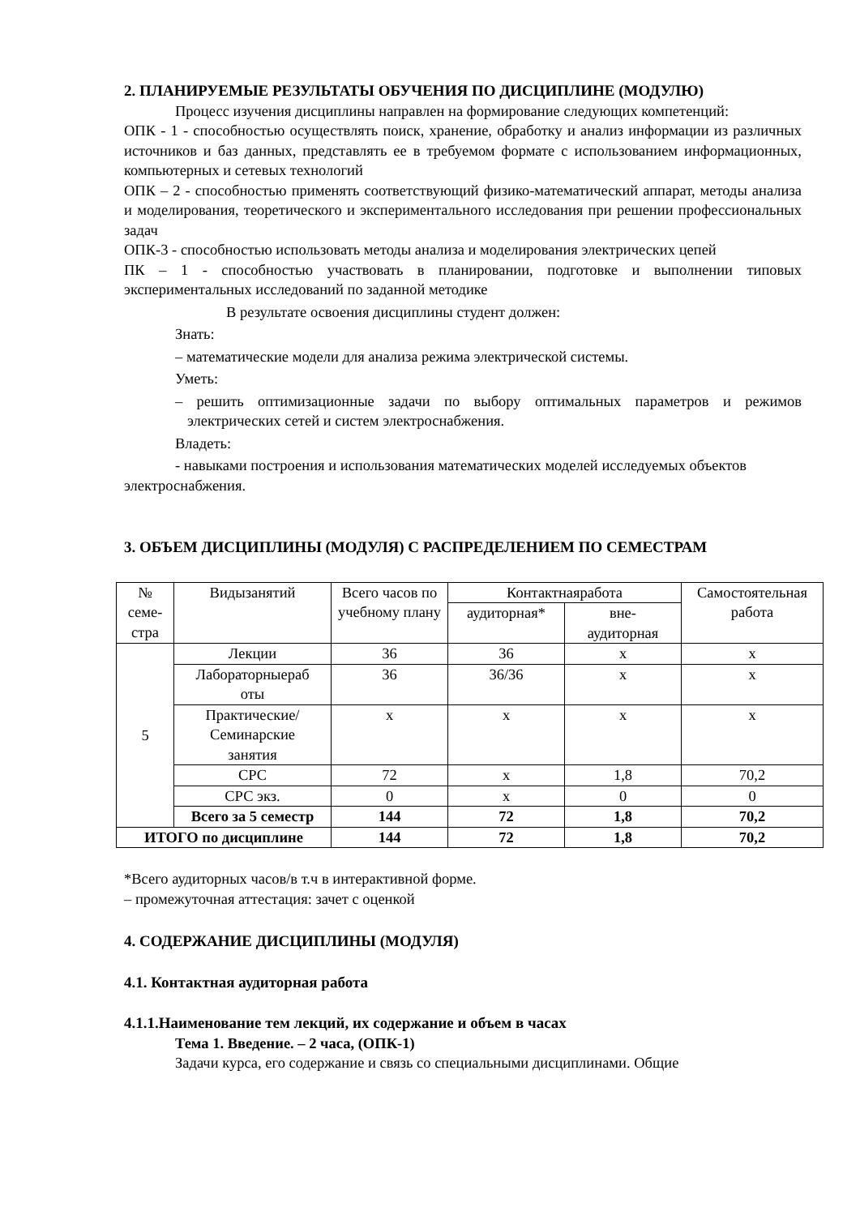2. ПЛАНИРУЕМЫЕ РЕЗУЛЬТАТЫ ОБУЧЕНИЯ ПО ДИСЦИПЛИНЕ (МОДУЛЮ)
Процесс изучения дисциплины направлен на формирование следующих компетенций:
ОПК - 1 - способностью осуществлять поиск, хранение, обработку и анализ информации из различных источников и баз данных, представлять ее в требуемом формате с использованием информационных, компьютерных и сетевых технологий
ОПК – 2 - способностью применять соответствующий физико-математический аппарат, методы анализа и моделирования, теоретического и экспериментального исследования при решении профессиональных задач
ОПК-3 - способностью использовать методы анализа и моделирования электрических цепей
ПК – 1 - способностью участвовать в планировании, подготовке и выполнении типовых экспериментальных исследований по заданной методике
В результате освоения дисциплины студент должен:
Знать:
– математические модели для анализа режима электрической системы.
Уметь:
– решить оптимизационные задачи по выбору оптимальных параметров и режимов электрических сетей и систем электроснабжения.
Владеть:
- навыками построения и использования математических моделей исследуемых объектов электроснабжения.
3. ОБЪЕМ ДИСЦИПЛИНЫ (МОДУЛЯ) С РАСПРЕДЕЛЕНИЕМ ПО СЕМЕСТРАМ
| № семе- стра | Видызанятий | Всего часов по учебному плану | Контактнаяработа | | Самостоятельная работа |
| --- | --- | --- | --- | --- | --- |
| | | | аудиторная* | вне- аудиторная | |
| 5 | Лекции | 36 | 36 | x | x |
| | Лабораторныераб оты | 36 | 36/36 | x | x |
| | Практические/ Семинарские занятия | x | x | x | x |
| | СРС | 72 | x | 1,8 | 70,2 |
| | СРС экз. | 0 | x | 0 | 0 |
| | Всего за 5 семестр | 144 | 72 | 1,8 | 70,2 |
| ИТОГО по дисциплине | | 144 | 72 | 1,8 | 70,2 |
*Всего аудиторных часов/в т.ч в интерактивной форме.
– промежуточная аттестация: зачет с оценкой
4. СОДЕРЖАНИЕ ДИСЦИПЛИНЫ (МОДУЛЯ)
4.1. Контактная аудиторная работа
4.1.1.Наименование тем лекций, их содержание и объем в часах
Тема 1. Введение. – 2 часа, (ОПК-1)
Задачи курса, его содержание и связь со специальными дисциплинами. Общие